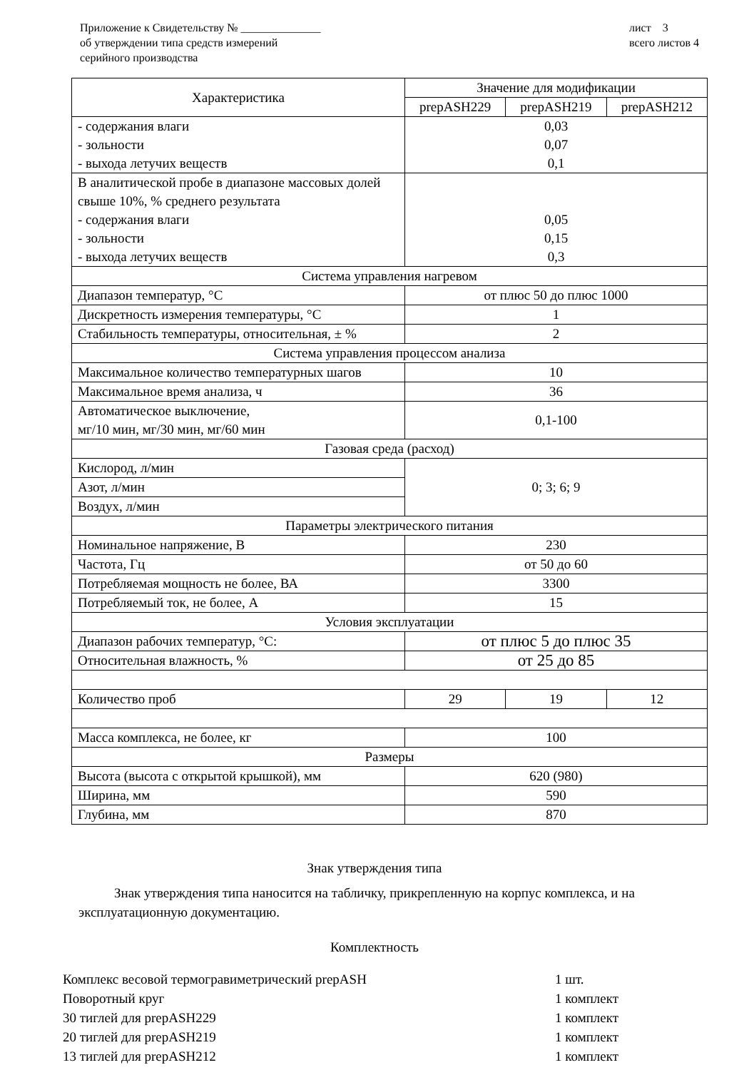Приложение к Свидетельству № ______________
об утверждении типа средств измерений
серийного производства
лист 3
всего листов 4
| Характеристика | Значение для модификации | | |
| --- | --- | --- | --- |
| | prepASH229 | prepASH219 | prepASH212 |
| - содержания влаги - зольности - выхода летучих веществ | 0,03 0,07 0,1 | | |
| В аналитической пробе в диапазоне массовых долей свыше 10%, % среднего результата - содержания влаги - зольности - выхода летучих веществ | 0,05 0,15 0,3 | | |
| Система управления нагревом | | | |
| Диапазон температур, °С | от плюс 50 до плюс 1000 | | |
| Дискретность измерения температуры, °С | 1 | | |
| Стабильность температуры, относительная, ± % | 2 | | |
| Система управления процессом анализа | | | |
| Максимальное количество температурных шагов | 10 | | |
| Максимальное время анализа, ч | 36 | | |
| Автоматическое выключение, мг/10 мин, мг/30 мин, мг/60 мин | 0,1-100 | | |
| Газовая среда (расход) | | | |
| Кислород, л/мин | 0; 3; 6; 9 | | |
| Азот, л/мин | | | |
| Воздух, л/мин | | | |
| Параметры электрического питания | | | |
| Номинальное напряжение, В | 230 | | |
| Частота, Гц | от 50 до 60 | | |
| Потребляемая мощность не более, ВА | 3300 | | |
| Потребляемый ток, не более, А | 15 | | |
| Условия эксплуатации | | | |
| Диапазон рабочих температур, °С: | от плюс 5 до плюс 35 | | |
| Относительная влажность, % | от 25 до 85 | | |
| Количество проб | 29 | 19 | 12 |
| Масса комплекса, не более, кг | 100 | | |
| Размеры | | | |
| Высота (высота с открытой крышкой), мм | 620 (980) | | |
| Ширина, мм | 590 | | |
| Глубина, мм | 870 | | |
Знак утверждения типа
Знак утверждения типа наносится на табличку, прикрепленную на корпус комплекса, и на эксплуатационную документацию.
Комплектность
Комплекс весовой термогравиметрический prepASH 1 шт.
Поворотный круг 1 комплект
30 тиглей для prepASH229 1 комплект
20 тиглей для prepASH219 1 комплект
13 тиглей для prepASH212 1 комплект